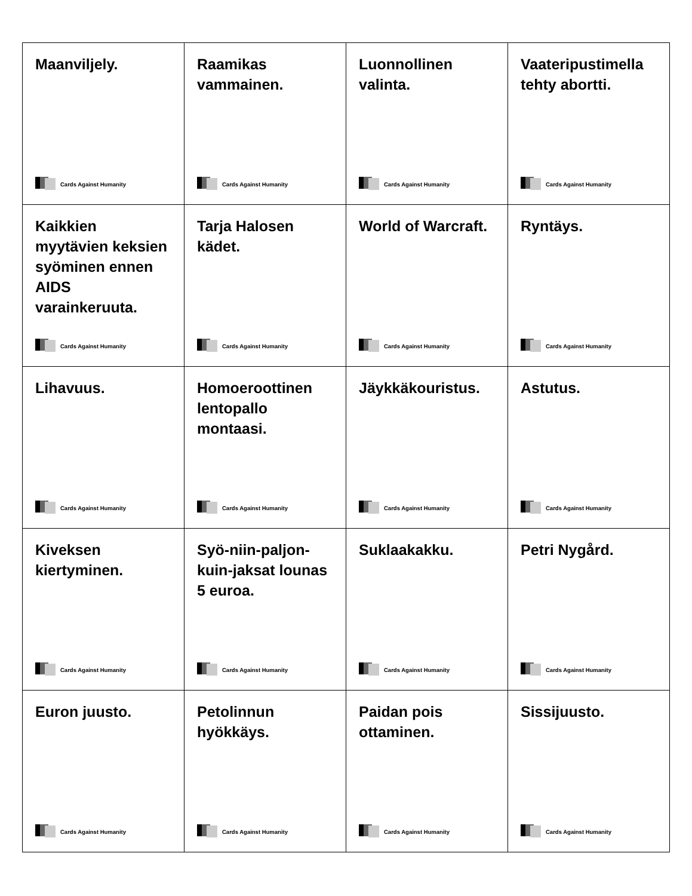| Maanviljely. Cards Against Humanity | Raamikas vammainen. Cards Against Humanity | Luonnollinen valinta. Cards Against Humanity | Vaateripustimella tehty abortti. Cards Against Humanity |
| Kaikkien myytävien keksien syöminen ennen AIDS varainkeruuta. Cards Against Humanity | Tarja Halosen kädet. Cards Against Humanity | World of Warcraft. Cards Against Humanity | Ryntäys. Cards Against Humanity |
| Lihavuus. Cards Against Humanity | Homoeroottinen lentopallo montaasi. Cards Against Humanity | Jäykkäkouristus. Cards Against Humanity | Astutus. Cards Against Humanity |
| Kiveksen kiertyminen. Cards Against Humanity | Syö-niin-paljon-kuin-jaksat lounas 5 euroa. Cards Against Humanity | Suklaakakku. Cards Against Humanity | Petri Nygård. Cards Against Humanity |
| Euron juusto. Cards Against Humanity | Petolinnun hyökkäys. Cards Against Humanity | Paidan pois ottaminen. Cards Against Humanity | Sissijuusto. Cards Against Humanity |